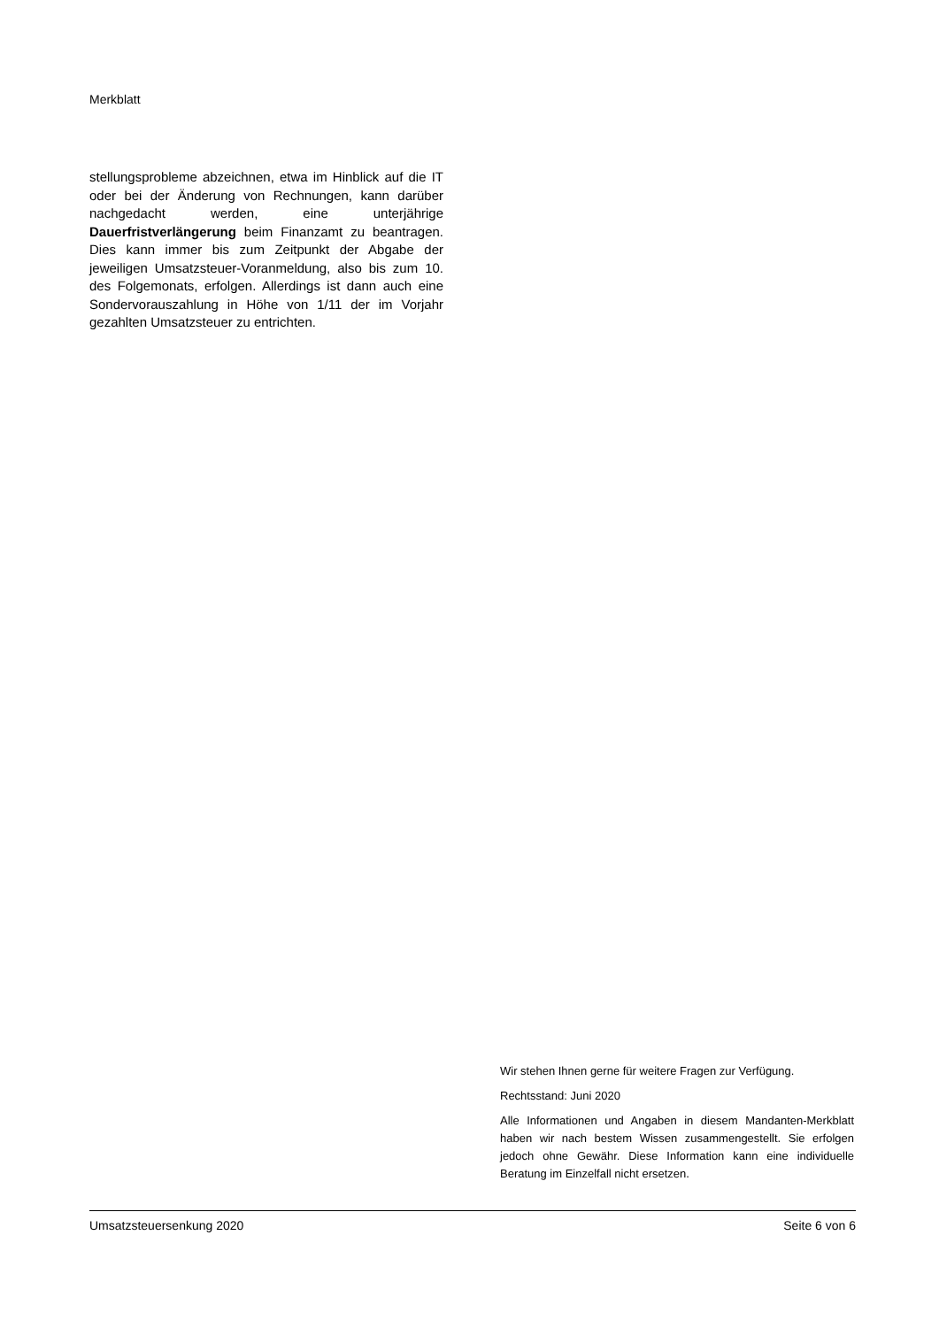Merkblatt
stellungsprobleme abzeichnen, etwa im Hinblick auf die IT oder bei der Änderung von Rechnungen, kann darüber nachgedacht werden, eine unterjährige Dauerfristverlängerung beim Finanzamt zu beantragen. Dies kann immer bis zum Zeitpunkt der Abgabe der jeweiligen Umsatzsteuer-Voranmeldung, also bis zum 10. des Folgemonats, erfolgen. Allerdings ist dann auch eine Sondervorauszahlung in Höhe von 1/11 der im Vorjahr gezahlten Umsatzsteuer zu entrichten.
Wir stehen Ihnen gerne für weitere Fragen zur Verfügung.
Rechtsstand: Juni 2020
Alle Informationen und Angaben in diesem Mandanten-Merkblatt haben wir nach bestem Wissen zusammengestellt. Sie erfolgen jedoch ohne Gewähr. Diese Information kann eine individuelle Beratung im Einzelfall nicht ersetzen.
Umsatzsteuersenkung 2020 Seite 6 von 6